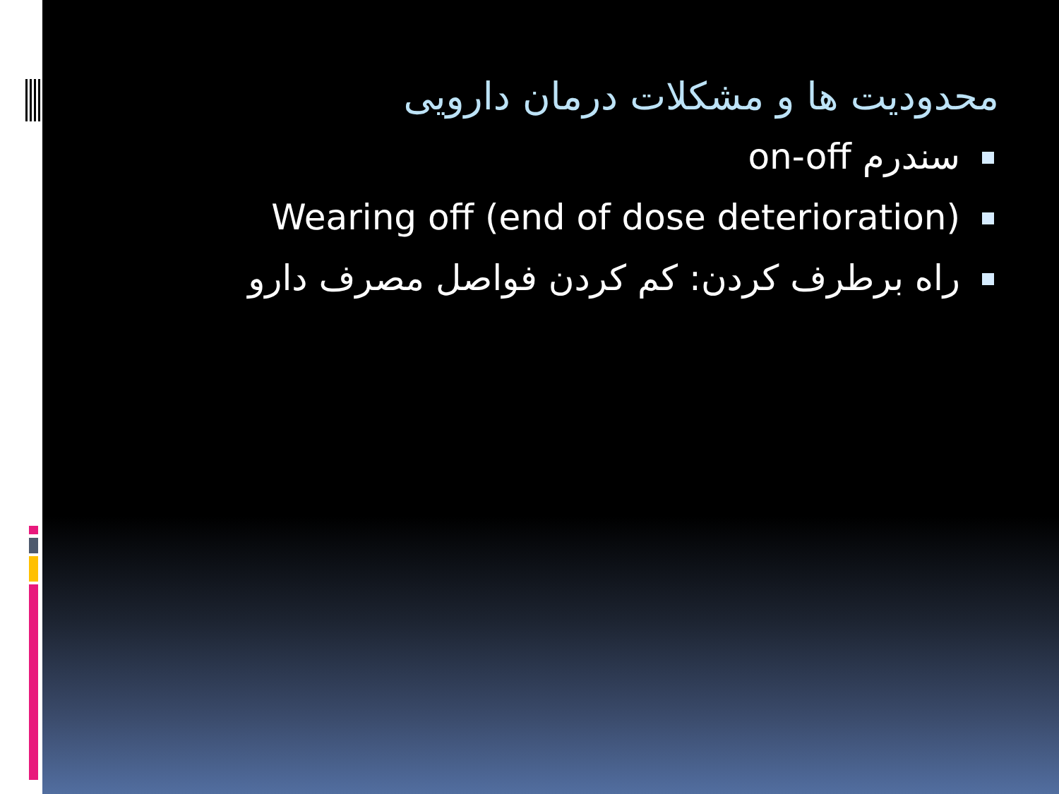محدودیت ها و مشکلات درمان دارویی
سندرم on-off
Wearing off (end of dose deterioration)
راه برطرف کردن: کم کردن فواصل مصرف دارو